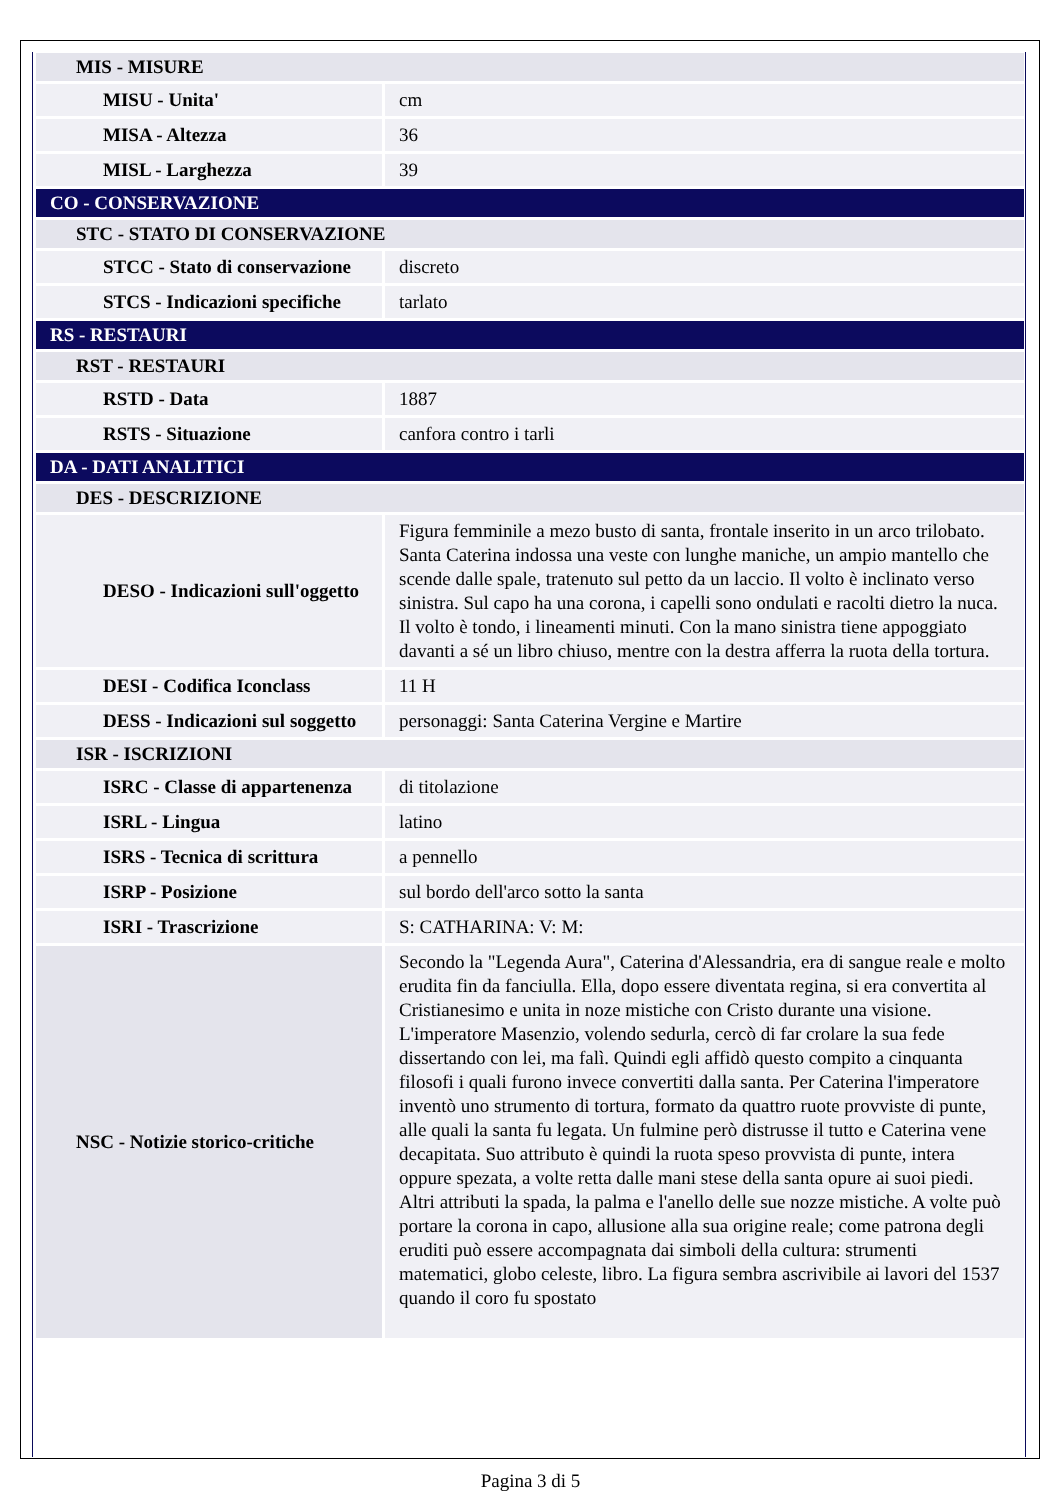| MIS - MISURE | |
| MISU - Unita' | cm |
| MISA - Altezza | 36 |
| MISL - Larghezza | 39 |
| CO - CONSERVAZIONE | |
| STC - STATO DI CONSERVAZIONE | |
| STCC - Stato di conservazione | discreto |
| STCS - Indicazioni specifiche | tarlato |
| RS - RESTAURI | |
| RST - RESTAURI | |
| RSTD - Data | 1887 |
| RSTS - Situazione | canfora contro i tarli |
| DA - DATI ANALITICI | |
| DES - DESCRIZIONE | |
| DESO - Indicazioni sull'oggetto | Figura femminile a mezo busto di santa, frontale inserito in un arco trilobato. Santa Caterina indossa una veste con lunghe maniche, un ampio mantello che scende dalle spale, tratenuto sul petto da un laccio. Il volto è inclinato verso sinistra. Sul capo ha una corona, i capelli sono ondulati e racolti dietro la nuca. Il volto è tondo, i lineamenti minuti. Con la mano sinistra tiene appoggiato davanti a sé un libro chiuso, mentre con la destra afferra la ruota della tortura. |
| DESI - Codifica Iconclass | 11 H |
| DESS - Indicazioni sul soggetto | personaggi: Santa Caterina Vergine e Martire |
| ISR - ISCRIZIONI | |
| ISRC - Classe di appartenenza | di titolazione |
| ISRL - Lingua | latino |
| ISRS - Tecnica di scrittura | a pennello |
| ISRP - Posizione | sul bordo dell'arco sotto la santa |
| ISRI - Trascrizione | S: CATHARINA: V: M: |
| NSC - Notizie storico-critiche | Secondo la "Legenda Aura", Caterina d'Alessandria, era di sangue reale e molto erudita fin da fanciulla. Ella, dopo essere diventata regina, si era convertita al Cristianesimo e unita in noze mistiche con Cristo durante una visione. L'imperatore Masenzio, volendo sedurla, cercò di far crolare la sua fede dissertando con lei, ma falì. Quindi egli affidò questo compito a cinquanta filosofi i quali furono invece convertiti dalla santa. Per Caterina l'imperatore inventò uno strumento di tortura, formato da quattro ruote provviste di punte, alle quali la santa fu legata. Un fulmine però distrusse il tutto e Caterina vene decapitata. Suo attributo è quindi la ruota speso provvista di punte, intera oppure spezata, a volte retta dalle mani stese della santa opure ai suoi piedi. Altri attributi la spada, la palma e l'anello delle sue nozze mistiche. A volte può portare la corona in capo, allusione alla sua origine reale; come patrona degli eruditi può essere accompagnata dai simboli della cultura: strumenti matematici, globo celeste, libro. La figura sembra ascrivibile ai lavori del 1537 quando il coro fu spostato |
Pagina 3 di 5